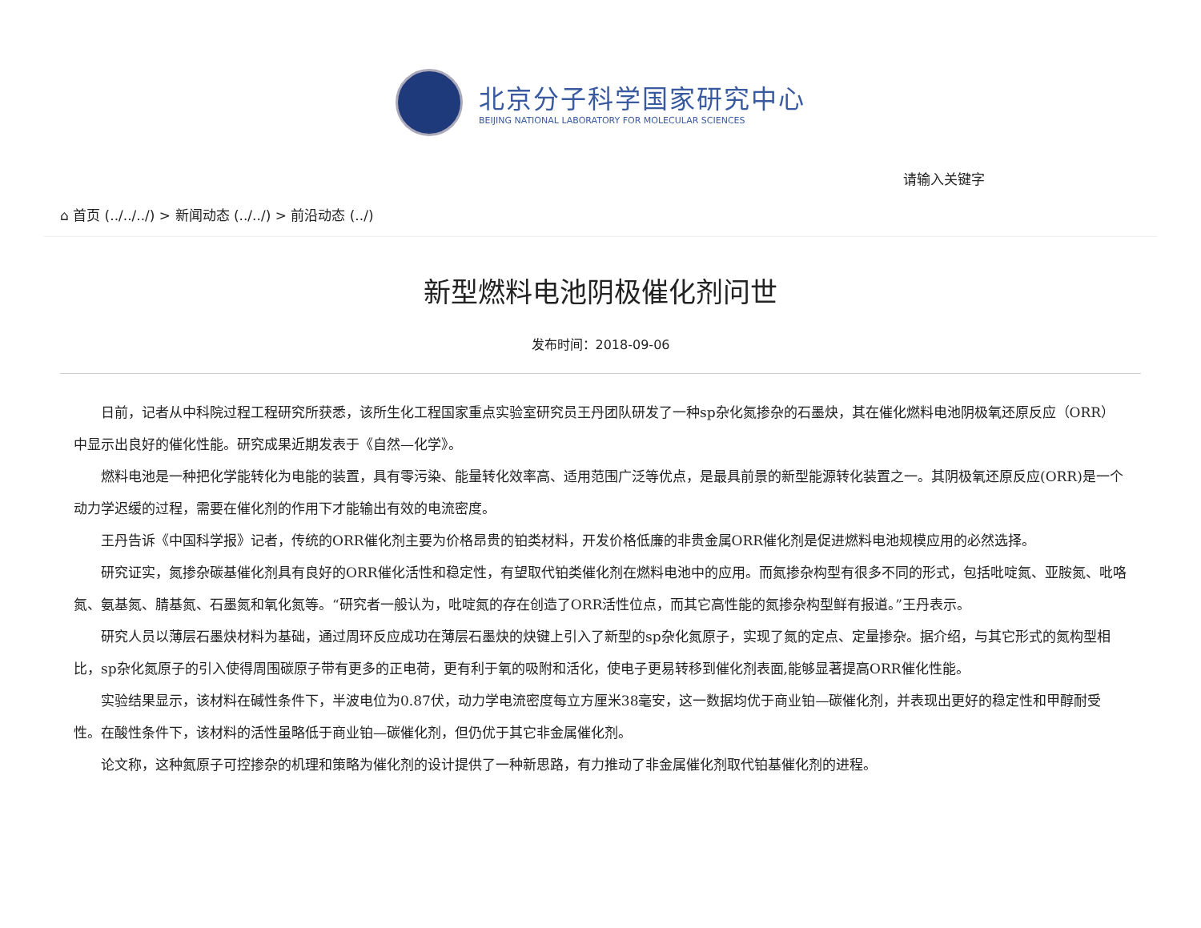北京分子科学国家研究中心
BEIJING NATIONAL LABORATORY FOR MOLECULAR SCIENCES
请输入关键字
⌂ 首页 (../../../) > 新闻动态 (../../) > 前沿动态 (../)
新型燃料电池阴极催化剂问世
发布时间：2018-09-06
日前，记者从中科院过程工程研究所获悉，该所生化工程国家重点实验室研究员王丹团队研发了一种sp杂化氮掺杂的石墨炔，其在催化燃料电池阴极氧还原反应（ORR）中显示出良好的催化性能。研究成果近期发表于《自然—化学》。
燃料电池是一种把化学能转化为电能的装置，具有零污染、能量转化效率高、适用范围广泛等优点，是最具前景的新型能源转化装置之一。其阴极氧还原反应(ORR)是一个动力学迟缓的过程，需要在催化剂的作用下才能输出有效的电流密度。
王丹告诉《中国科学报》记者，传统的ORR催化剂主要为价格昂贵的铂类材料，开发价格低廉的非贵金属ORR催化剂是促进燃料电池规模应用的必然选择。
研究证实，氮掺杂碳基催化剂具有良好的ORR催化活性和稳定性，有望取代铂类催化剂在燃料电池中的应用。而氮掺杂构型有很多不同的形式，包括吡啶氮、亚胺氮、吡咯氮、氨基氮、腈基氮、石墨氮和氧化氮等。“研究者一般认为，吡啶氮的存在创造了ORR活性位点，而其它高性能的氮掺杂构型鲜有报道。”王丹表示。
研究人员以薄层石墨炔材料为基础，通过周环反应成功在薄层石墨炔的炔键上引入了新型的sp杂化氮原子，实现了氮的定点、定量掺杂。据介绍，与其它形式的氮构型相比，sp杂化氮原子的引入使得周围碳原子带有更多的正电荷，更有利于氧的吸附和活化，使电子更易转移到催化剂表面,能够显著提高ORR催化性能。
实验结果显示，该材料在碱性条件下，半波电位为0.87伏，动力学电流密度每立方厘米38毫安，这一数据均优于商业铂—碳催化剂，并表现出更好的稳定性和甲醇耐受性。在酸性条件下，该材料的活性虽略低于商业铂—碳催化剂，但仍优于其它非金属催化剂。
论文称，这种氮原子可控掺杂的机理和策略为催化剂的设计提供了一种新思路，有力推动了非金属催化剂取代铂基催化剂的进程。